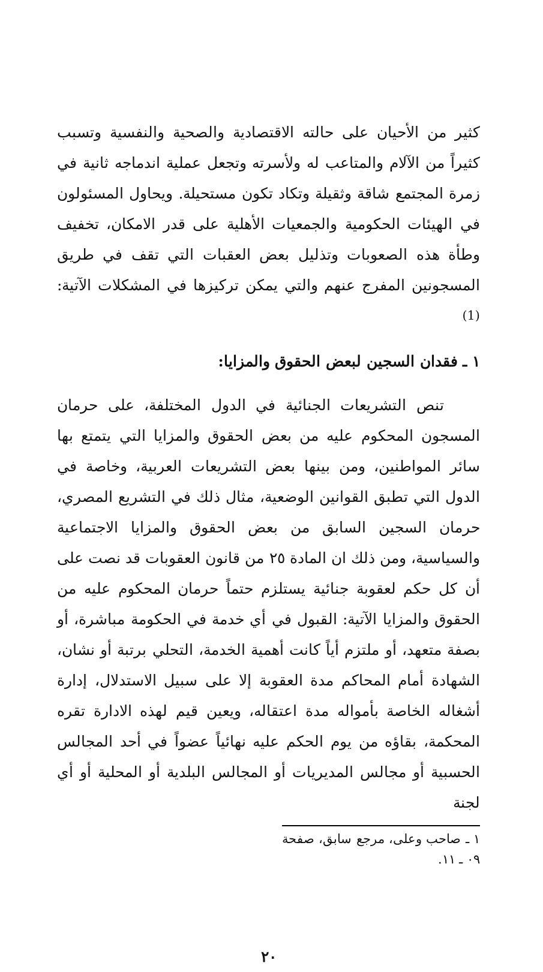كثير من الأحيان على حالته الاقتصادية والصحية والنفسية وتسبب كثيراً من الآلام والمتاعب له ولأسرته وتجعل عملية اندماجه ثانية في زمرة المجتمع شاقة وثقيلة وتكاد تكون مستحيلة. ويحاول المسئولون في الهيئات الحكومية والجمعيات الأهلية على قدر الامكان، تخفيف وطأة هذه الصعوبات وتذليل بعض العقبات التي تقف في طريق المسجونين المفرج عنهم والتي يمكن تركيزها في المشكلات الآتية: <sup>(1)</sup>
١ ـ فقدان السجين لبعض الحقوق والمزايا:
تنص التشريعات الجنائية في الدول المختلفة، على حرمان المسجون المحكوم عليه من بعض الحقوق والمزايا التي يتمتع بها سائر المواطنين، ومن بينها بعض التشريعات العربية، وخاصة في الدول التي تطبق القوانين الوضعية، مثال ذلك في التشريع المصري، حرمان السجين السابق من بعض الحقوق والمزايا الاجتماعية والسياسية، ومن ذلك ان المادة ٢٥ من قانون العقوبات قد نصت على أن كل حكم لعقوبة جنائية يستلزم حتماً حرمان المحكوم عليه من الحقوق والمزايا الآتية: القبول في أي خدمة في الحكومة مباشرة، أو بصفة متعهد، أو ملتزم أياً كانت أهمية الخدمة، التحلي برتبة أو نشان، الشهادة أمام المحاكم مدة العقوبة إلا على سبيل الاستدلال، إدارة أشغاله الخاصة بأمواله مدة اعتقاله، ويعين قيم لهذه الادارة تقره المحكمة، بقاؤه من يوم الحكم عليه نهائياً عضواً في أحد المجالس الحسبية أو مجالس المديريات أو المجالس البلدية أو المحلية أو أي لجنة
١ ـ صاحب وعلى، مرجع سابق، صفحة ٠٩ ـ ١١.
٢٠